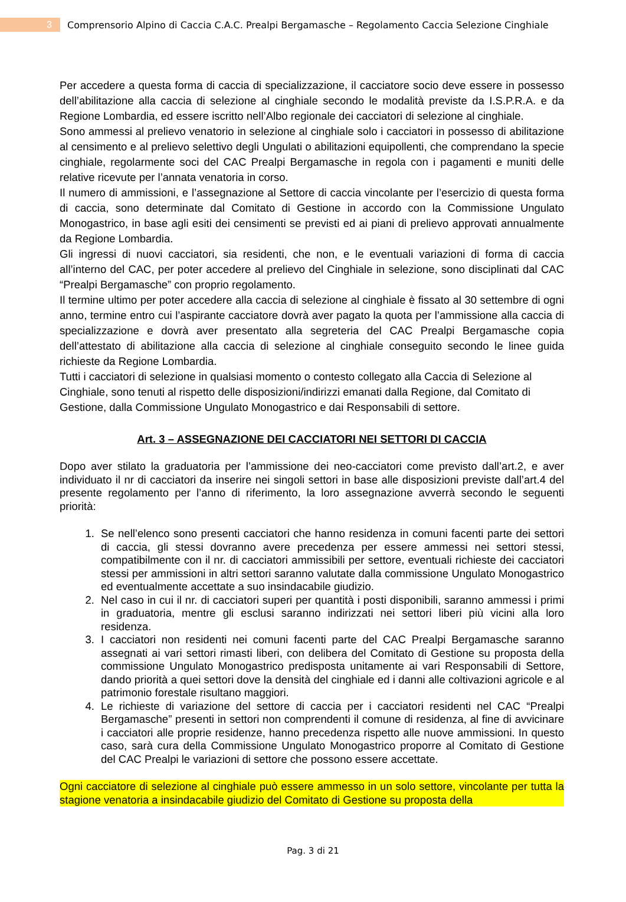3
Comprensorio Alpino di Caccia C.A.C. Prealpi Bergamasche – Regolamento Caccia Selezione Cinghiale
Per accedere a questa forma di caccia di specializzazione, il cacciatore socio deve essere in possesso dell’abilitazione alla caccia di selezione al cinghiale secondo le modalità previste da I.S.P.R.A. e da Regione Lombardia, ed essere iscritto nell’Albo regionale dei cacciatori di selezione al cinghiale.
Sono ammessi al prelievo venatorio in selezione al cinghiale solo i cacciatori in possesso di abilitazione al censimento e al prelievo selettivo degli Ungulati o abilitazioni equipollenti, che comprendano la specie cinghiale, regolarmente soci del CAC Prealpi Bergamasche in regola con i pagamenti e muniti delle relative ricevute per l’annata venatoria in corso.
Il numero di ammissioni, e l’assegnazione al Settore di caccia vincolante per l’esercizio di questa forma di caccia, sono determinate dal Comitato di Gestione in accordo con la Commissione Ungulato Monogastrico, in base agli esiti dei censimenti se previsti ed ai piani di prelievo approvati annualmente da Regione Lombardia.
Gli ingressi di nuovi cacciatori, sia residenti, che non, e le eventuali variazioni di forma di caccia all’interno del CAC, per poter accedere al prelievo del Cinghiale in selezione, sono disciplinati dal CAC “Prealpi Bergamasche” con proprio regolamento.
Il termine ultimo per poter accedere alla caccia di selezione al cinghiale è fissato al 30 settembre di ogni anno, termine entro cui l’aspirante cacciatore dovrà aver pagato la quota per l’ammissione alla caccia di specializzazione e dovrà aver presentato alla segreteria del CAC Prealpi Bergamasche copia dell’attestato di abilitazione alla caccia di selezione al cinghiale conseguito secondo le linee guida richieste da Regione Lombardia.
Tutti i cacciatori di selezione in qualsiasi momento o contesto collegato alla Caccia di Selezione al Cinghiale, sono tenuti al rispetto delle disposizioni/indirizzi emanati dalla Regione, dal Comitato di Gestione, dalla Commissione Ungulato Monogastrico e dai Responsabili di settore.
Art. 3 – ASSEGNAZIONE DEI CACCIATORI NEI SETTORI DI CACCIA
Dopo aver stilato la graduatoria per l’ammissione dei neo-cacciatori come previsto dall’art.2, e aver individuato il nr di cacciatori da inserire nei singoli settori in base alle disposizioni previste dall’art.4 del presente regolamento per l’anno di riferimento, la loro assegnazione avverrà secondo le seguenti priorità:
1. Se nell’elenco sono presenti cacciatori che hanno residenza in comuni facenti parte dei settori di caccia, gli stessi dovranno avere precedenza per essere ammessi nei settori stessi, compatibilmente con il nr. di cacciatori ammissibili per settore, eventuali richieste dei cacciatori stessi per ammissioni in altri settori saranno valutate dalla commissione Ungulato Monogastrico ed eventualmente accettate a suo insindacabile giudizio.
2. Nel caso in cui il nr. di cacciatori superi per quantità i posti disponibili, saranno ammessi i primi in graduatoria, mentre gli esclusi saranno indirizzati nei settori liberi più vicini alla loro residenza.
3. I cacciatori non residenti nei comuni facenti parte del CAC Prealpi Bergamasche saranno assegnati ai vari settori rimasti liberi, con delibera del Comitato di Gestione su proposta della commissione Ungulato Monogastrico predisposta unitamente ai vari Responsabili di Settore, dando priorità a quei settori dove la densità del cinghiale ed i danni alle coltivazioni agricole e al patrimonio forestale risultano maggiori.
4. Le richieste di variazione del settore di caccia per i cacciatori residenti nel CAC “Prealpi Bergamasche” presenti in settori non comprendenti il comune di residenza, al fine di avvicinare i cacciatori alle proprie residenze, hanno precedenza rispetto alle nuove ammissioni. In questo caso, sarà cura della Commissione Ungulato Monogastrico proporre al Comitato di Gestione del CAC Prealpi le variazioni di settore che possono essere accettate.
Ogni cacciatore di selezione al cinghiale può essere ammesso in un solo settore, vincolante per tutta la stagione venatoria a insindacabile giudizio del Comitato di Gestione su proposta della
Pag. 3 di 21